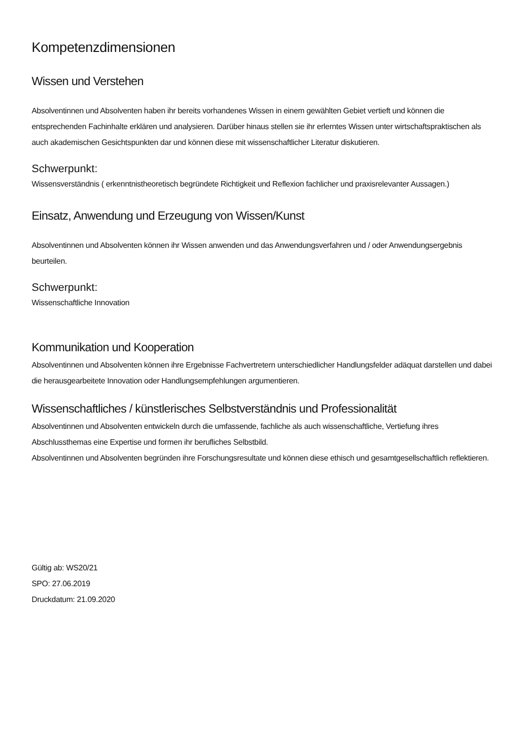Kompetenzdimensionen
Wissen und Verstehen
Absolventinnen und Absolventen haben ihr bereits vorhandenes Wissen in einem gewählten Gebiet vertieft und können die entsprechenden Fachinhalte erklären und analysieren. Darüber hinaus stellen sie ihr erlerntes Wissen unter wirtschaftspraktischen als auch akademischen Gesichtspunkten dar und können diese mit wissenschaftlicher Literatur diskutieren.
Schwerpunkt:
Wissensverständnis ( erkenntnistheoretisch begründete Richtigkeit und Reflexion fachlicher und praxisrelevanter Aussagen.)
Einsatz, Anwendung und Erzeugung von Wissen/Kunst
Absolventinnen und Absolventen können ihr Wissen anwenden und das Anwendungsverfahren und / oder Anwendungsergebnis beurteilen.
Schwerpunkt:
Wissenschaftliche Innovation
Kommunikation und Kooperation
Absolventinnen und Absolventen können ihre Ergebnisse Fachvertretern unterschiedlicher Handlungsfelder adäquat darstellen und dabei die herausgearbeitete Innovation oder Handlungsempfehlungen argumentieren.
Wissenschaftliches / künstlerisches Selbstverständnis und Professionalität
Absolventinnen und Absolventen entwickeln durch die umfassende, fachliche als auch wissenschaftliche, Vertiefung ihres Abschlussthemas eine Expertise und formen ihr berufliches Selbstbild.
Absolventinnen und Absolventen begründen ihre Forschungsresultate und können diese ethisch und gesamtgesellschaftlich reflektieren.
Gültig ab: WS20/21
SPO: 27.06.2019
Druckdatum: 21.09.2020